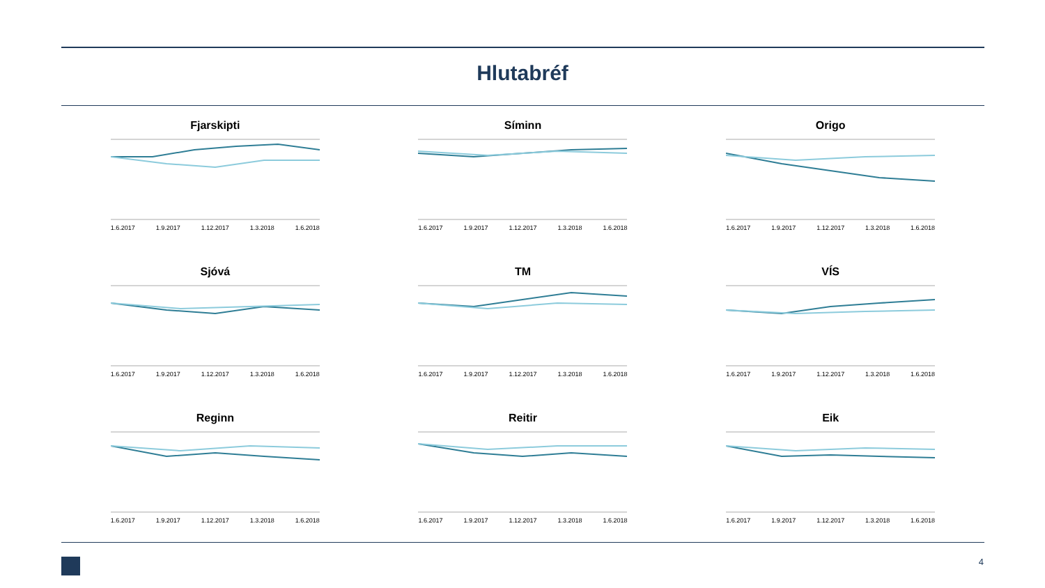Hlutabréf
Fjarskipti
1.6.2017 1.9.2017 1.12.2017 1.3.2018 1.6.2018
Síminn
1.6.2017 1.9.2017 1.12.2017 1.3.2018 1.6.2018
Origo
1.6.2017 1.9.2017 1.12.2017 1.3.2018 1.6.2018
Sjóvá
1.6.2017 1.9.2017 1.12.2017 1.3.2018 1.6.2018
TM
1.6.2017 1.9.2017 1.12.2017 1.3.2018 1.6.2018
VÍS
1.6.2017 1.9.2017 1.12.2017 1.3.2018 1.6.2018
Reginn
1.6.2017 1.9.2017 1.12.2017 1.3.2018 1.6.2018
Reitir
1.6.2017 1.9.2017 1.12.2017 1.3.2018 1.6.2018
Eik
1.6.2017 1.9.2017 1.12.2017 1.3.2018 1.6.2018
4